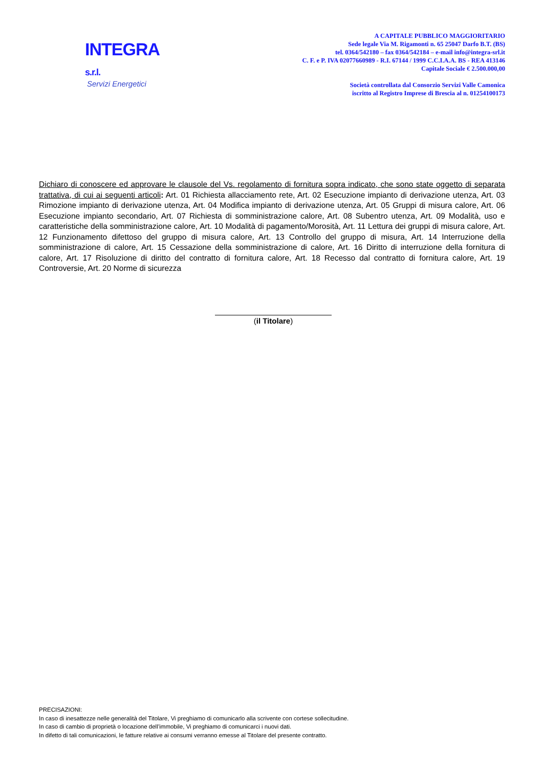INTEGRA s.r.l.
Servizi Energetici
A CAPITALE PUBBLICO MAGGIORITARIO
Sede legale Via M. Rigamonti n. 65 25047 Darfo B.T. (BS)
tel. 0364/542180 – fax 0364/542184 – e-mail info@integra-srl.it
C. F. e P. IVA 02077660989 - R.I. 67144 / 1999 C.C.I.A.A. BS - REA 413146
Capitale Sociale € 2.500.000,00
Società controllata dal Consorzio Servizi Valle Camonica
iscritto al Registro Imprese di Brescia al n. 01254100173
Dichiaro di conoscere ed approvare le clausole del Vs. regolamento di fornitura sopra indicato, che sono state oggetto di separata trattativa, di cui ai seguenti articoli: Art. 01 Richiesta allacciamento rete, Art. 02 Esecuzione impianto di derivazione utenza, Art. 03 Rimozione impianto di derivazione utenza, Art. 04 Modifica impianto di derivazione utenza, Art. 05 Gruppi di misura calore, Art. 06 Esecuzione impianto secondario, Art. 07 Richiesta di somministrazione calore, Art. 08 Subentro utenza, Art. 09 Modalità, uso e caratteristiche della somministrazione calore, Art. 10 Modalità di pagamento/Morosità, Art. 11 Lettura dei gruppi di misura calore, Art. 12 Funzionamento difettoso del gruppo di misura calore, Art. 13 Controllo del gruppo di misura, Art. 14 Interruzione della somministrazione di calore, Art. 15 Cessazione della somministrazione di calore, Art. 16 Diritto di interruzione della fornitura di calore, Art. 17 Risoluzione di diritto del contratto di fornitura calore, Art. 18 Recesso dal contratto di fornitura calore, Art. 19 Controversie, Art. 20 Norme di sicurezza
(il Titolare)
PRECISAZIONI:
In caso di inesattezze nelle generalità del Titolare, Vi preghiamo di comunicarlo alla scrivente con cortese sollecitudine.
In caso di cambio di proprietà o locazione dell’immobile, Vi preghiamo di comunicarci i nuovi dati.
In difetto di tali comunicazioni, le fatture relative ai consumi verranno emesse al Titolare del presente contratto.